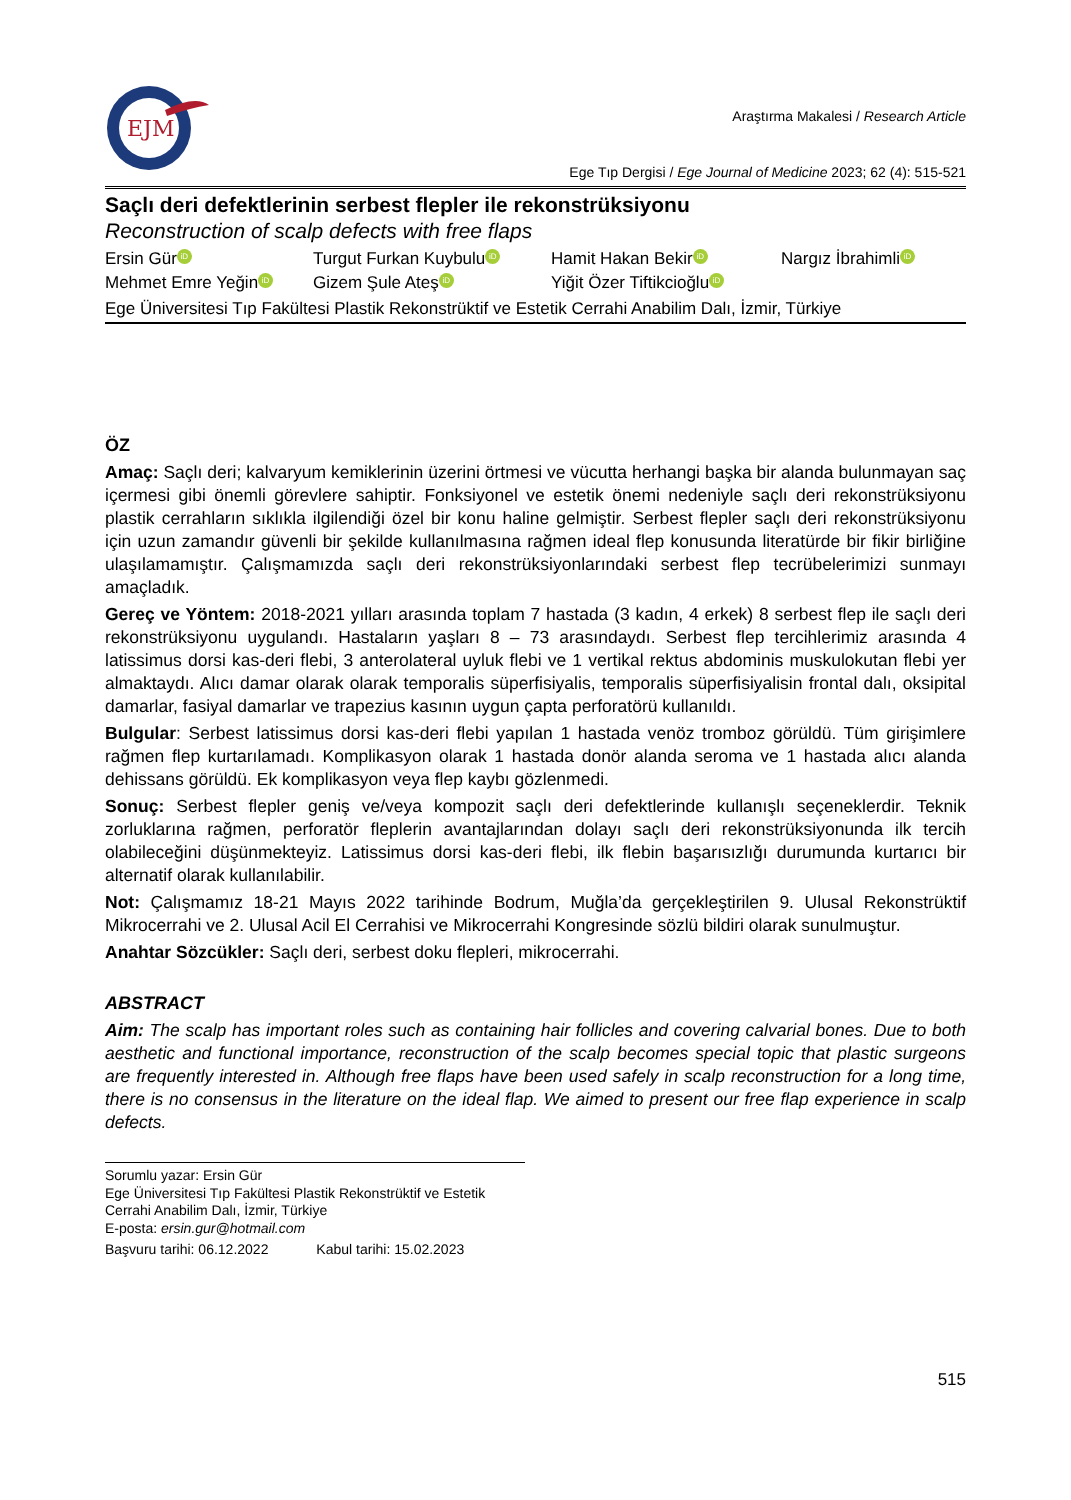EJM
Araştırma Makalesi / Research Article
Ege Tıp Dergisi / Ege Journal of Medicine 2023; 62 (4): 515-521
Saçlı deri defektlerinin serbest flepler ile rekonstrüksiyonu
Reconstruction of scalp defects with free flaps
Ersin Gür iD Turgut Furkan Kuybulu iD Hamit Hakan Bekir iD Nargız İbrahimli iD Mehmet Emre Yeğin iD Gizem Şule Ateş iD Yiğit Özer Tiftikcioğlu iD
Ege Üniversitesi Tıp Fakültesi Plastik Rekonstrüktif ve Estetik Cerrahi Anabilim Dalı, İzmir, Türkiye
ÖZ
Amaç: Saçlı deri; kalvaryum kemiklerinin üzerini örtmesi ve vücutta herhangi başka bir alanda bulunmayan saç içermesi gibi önemli görevlere sahiptir. Fonksiyonel ve estetik önemi nedeniyle saçlı deri rekonstrüksiyonu plastik cerrahların sıklıkla ilgilendiği özel bir konu haline gelmiştir. Serbest flepler saçlı deri rekonstrüksiyonu için uzun zamandır güvenli bir şekilde kullanılmasına rağmen ideal flep konusunda literatürde bir fikir birliğine ulaşılamamıştır. Çalışmamızda saçlı deri rekonstrüksiyonlarındaki serbest flep tecrübelerimizi sunmayı amaçladık.
Gereç ve Yöntem: 2018-2021 yılları arasında toplam 7 hastada (3 kadın, 4 erkek) 8 serbest flep ile saçlı deri rekonstrüksiyonu uygulandı. Hastaların yaşları 8 – 73 arasındaydı. Serbest flep tercihlerimiz arasında 4 latissimus dorsi kas-deri flebi, 3 anterolateral uyluk flebi ve 1 vertikal rektus abdominis muskulokutan flebi yer almaktaydı. Alıcı damar olarak olarak temporalis süperfisiyalis, temporalis süperfisiyalisin frontal dalı, oksipital damarlar, fasiyal damarlar ve trapezius kasının uygun çapta perforatörü kullanıldı.
Bulgular: Serbest latissimus dorsi kas-deri flebi yapılan 1 hastada venöz tromboz görüldü. Tüm girişimlere rağmen flep kurtarılamadı. Komplikasyon olarak 1 hastada donör alanda seroma ve 1 hastada alıcı alanda dehissans görüldü. Ek komplikasyon veya flep kaybı gözlenmedi.
Sonuç: Serbest flepler geniş ve/veya kompozit saçlı deri defektlerinde kullanışlı seçeneklerdir. Teknik zorluklarına rağmen, perforatör fleplerin avantajlarından dolayı saçlı deri rekonstrüksiyonunda ilk tercih olabileceğini düşünmekteyiz. Latissimus dorsi kas-deri flebi, ilk flebin başarısızlığı durumunda kurtarıcı bir alternatif olarak kullanılabilir.
Not: Çalışmamız 18-21 Mayıs 2022 tarihinde Bodrum, Muğla’da gerçekleştirilen 9. Ulusal Rekonstrüktif Mikrocerrahi ve 2. Ulusal Acil El Cerrahisi ve Mikrocerrahi Kongresinde sözlü bildiri olarak sunulmuştur.
Anahtar Sözcükler: Saçlı deri, serbest doku flepleri, mikrocerrahi.
ABSTRACT
Aim: The scalp has important roles such as containing hair follicles and covering calvarial bones. Due to both aesthetic and functional importance, reconstruction of the scalp becomes special topic that plastic surgeons are frequently interested in. Although free flaps have been used safely in scalp reconstruction for a long time, there is no consensus in the literature on the ideal flap. We aimed to present our free flap experience in scalp defects.
Sorumlu yazar: Ersin Gür
Ege Üniversitesi Tıp Fakültesi Plastik Rekonstrüktif ve Estetik Cerrahi Anabilim Dalı, İzmir, Türkiye
E-posta: ersin.gur@hotmail.com
Başvuru tarihi: 06.12.2022 Kabul tarihi: 15.02.2023
515